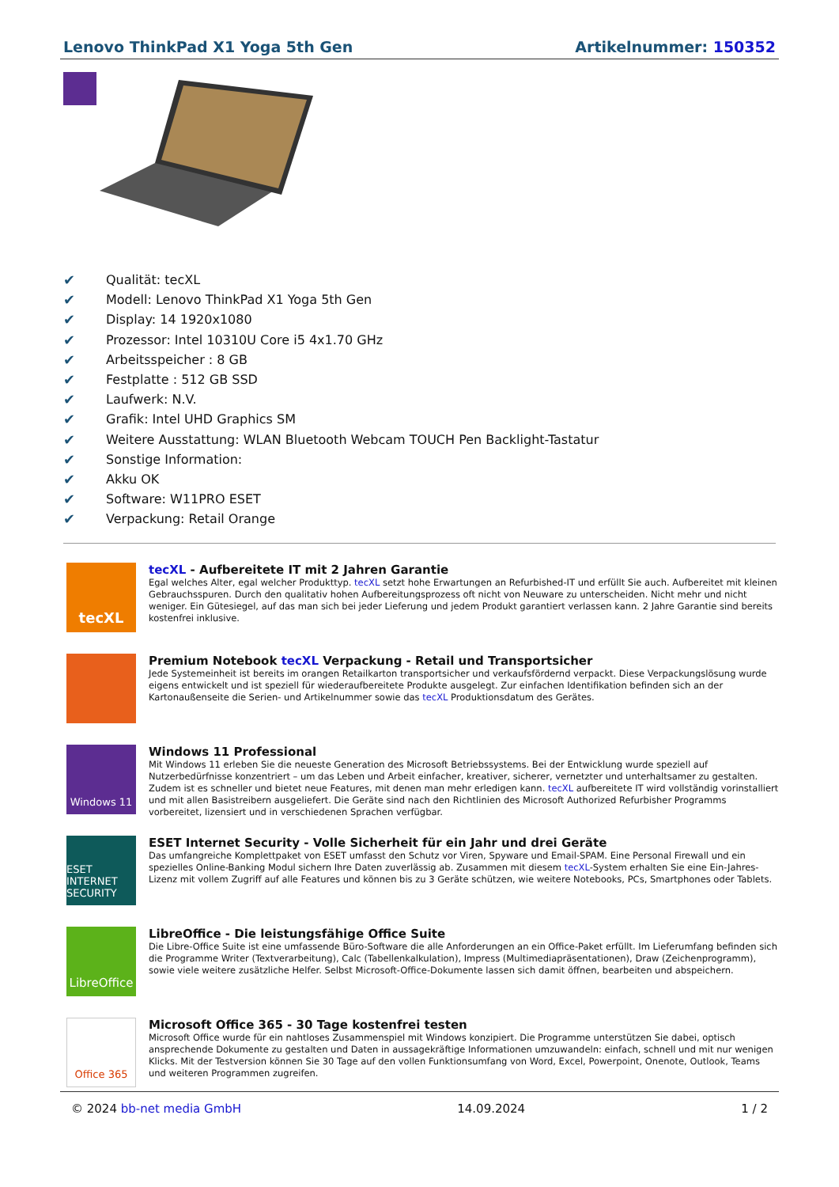Lenovo ThinkPad X1 Yoga 5th Gen Artikelnummer: 150352
✔ Qualität: tecXL
✔ Modell: Lenovo ThinkPad X1 Yoga 5th Gen
✔ Display: 14 1920x1080
✔ Prozessor: Intel 10310U Core i5 4x1.70 GHz
✔ Arbeitsspeicher : 8 GB
✔ Festplatte : 512 GB SSD
✔ Laufwerk: N.V.
✔ Grafik: Intel UHD Graphics SM
✔ Weitere Ausstattung: WLAN Bluetooth Webcam TOUCH Pen Backlight-Tastatur
✔ Sonstige Information:
✔ Akku OK
✔ Software: W11PRO ESET
✔ Verpackung: Retail Orange
tecXL
tecXL - Aufbereitete IT mit 2 Jahren Garantie
Egal welches Alter, egal welcher Produkttyp. tecXL setzt hohe Erwartungen an Refurbished-IT und erfüllt Sie auch. Aufbereitet mit kleinen Gebrauchsspuren. Durch den qualitativ hohen Aufbereitungsprozess oft nicht von Neuware zu unterscheiden. Nicht mehr und nicht weniger. Ein Gütesiegel, auf das man sich bei jeder Lieferung und jedem Produkt garantiert verlassen kann. 2 Jahre Garantie sind bereits kostenfrei inklusive.
Premium Notebook tecXL Verpackung - Retail und Transportsicher
Jede Systemeinheit ist bereits im orangen Retailkarton transportsicher und verkaufsfördernd verpackt. Diese Verpackungslösung wurde eigens entwickelt und ist speziell für wiederaufbereitete Produkte ausgelegt. Zur einfachen Identifikation befinden sich an der Kartonaußenseite die Serien- und Artikelnummer sowie das tecXL Produktionsdatum des Gerätes.
Windows 11
Windows 11 Professional
Mit Windows 11 erleben Sie die neueste Generation des Microsoft Betriebssystems. Bei der Entwicklung wurde speziell auf Nutzerbedürfnisse konzentriert – um das Leben und Arbeit einfacher, kreativer, sicherer, vernetzter und unterhaltsamer zu gestalten. Zudem ist es schneller und bietet neue Features, mit denen man mehr erledigen kann. tecXL aufbereitete IT wird vollständig vorinstalliert und mit allen Basistreibern ausgeliefert. Die Geräte sind nach den Richtlinien des Microsoft Authorized Refurbisher Programms vorbereitet, lizensiert und in verschiedenen Sprachen verfügbar.
ESET INTERNET SECURITY
ESET Internet Security - Volle Sicherheit für ein Jahr und drei Geräte
Das umfangreiche Komplettpaket von ESET umfasst den Schutz vor Viren, Spyware und Email-SPAM. Eine Personal Firewall und ein spezielles Online-Banking Modul sichern Ihre Daten zuverlässig ab. Zusammen mit diesem tecXL-System erhalten Sie eine Ein-Jahres-Lizenz mit vollem Zugriff auf alle Features und können bis zu 3 Geräte schützen, wie weitere Notebooks, PCs, Smartphones oder Tablets.
LibreOffice
LibreOffice - Die leistungsfähige Office Suite
Die Libre-Office Suite ist eine umfassende Büro-Software die alle Anforderungen an ein Office-Paket erfüllt. Im Lieferumfang befinden sich die Programme Writer (Textverarbeitung), Calc (Tabellenkalkulation), Impress (Multimediapräsentationen), Draw (Zeichenprogramm), sowie viele weitere zusätzliche Helfer. Selbst Microsoft-Office-Dokumente lassen sich damit öffnen, bearbeiten und abspeichern.
Office 365
Microsoft Office 365 - 30 Tage kostenfrei testen
Microsoft Office wurde für ein nahtloses Zusammenspiel mit Windows konzipiert. Die Programme unterstützen Sie dabei, optisch ansprechende Dokumente zu gestalten und Daten in aussagekräftige Informationen umzuwandeln: einfach, schnell und mit nur wenigen Klicks. Mit der Testversion können Sie 30 Tage auf den vollen Funktionsumfang von Word, Excel, Powerpoint, Onenote, Outlook, Teams und weiteren Programmen zugreifen.
© 2024 bb-net media GmbH 14.09.2024 1 / 2